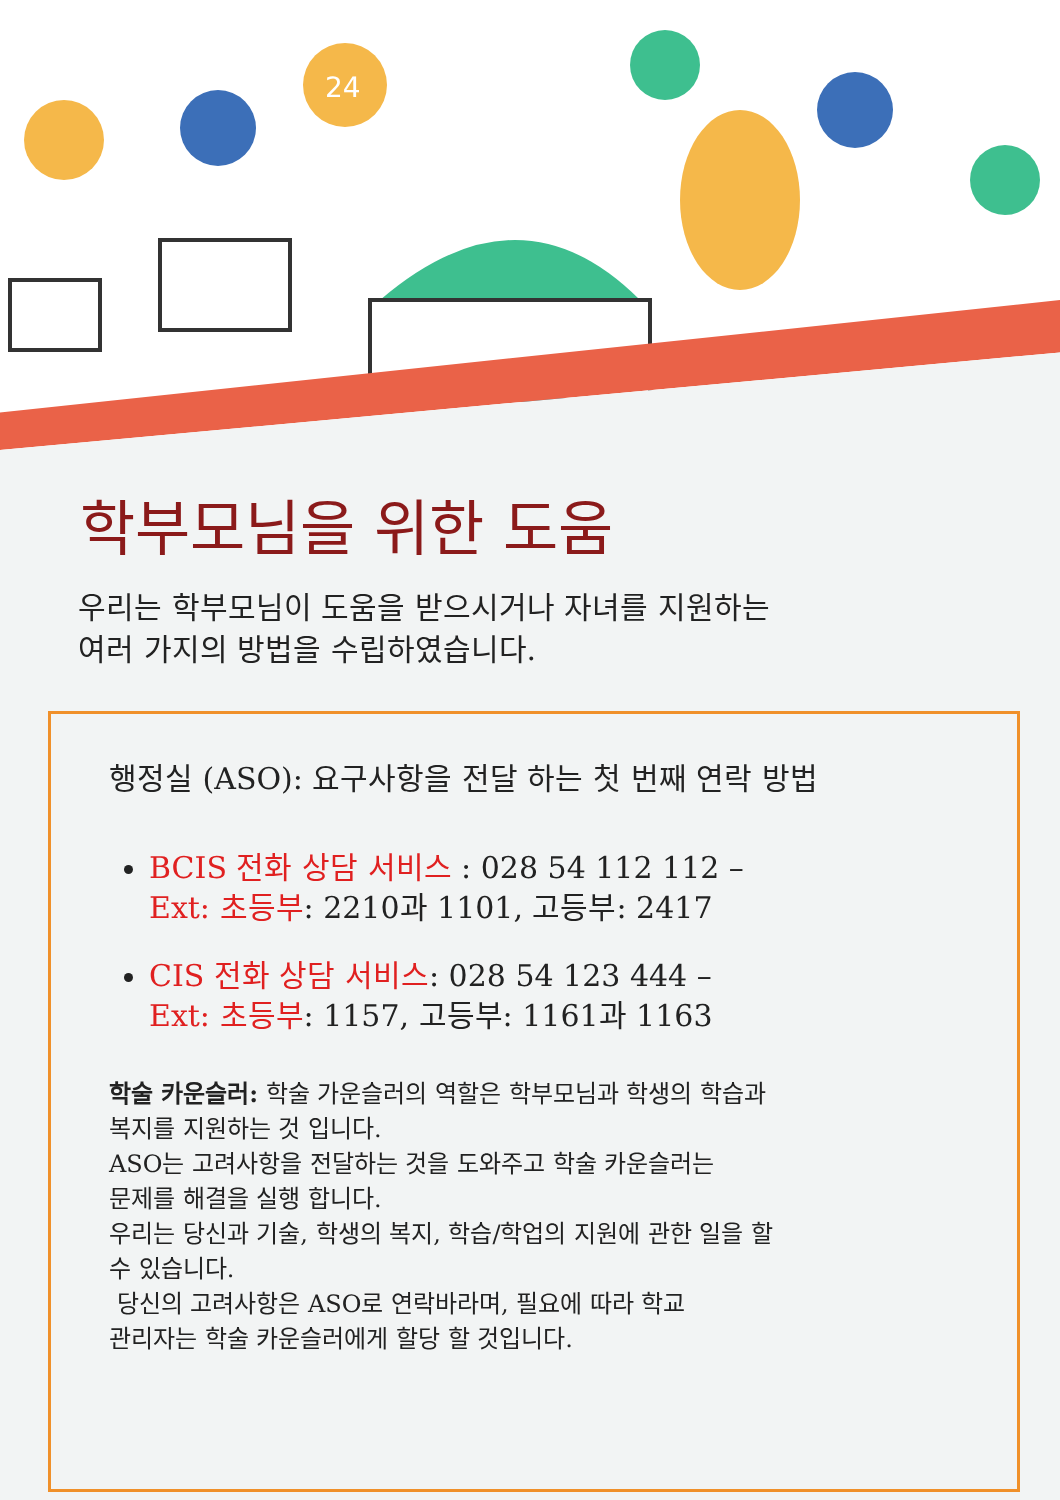24
학부모님을 위한 도움
우리는 학부모님이 도움을 받으시거나 자녀를 지원하는
여러 가지의 방법을 수립하였습니다.
행정실 (ASO): 요구사항을 전달 하는 첫 번째 연락 방법
BCIS 전화 상담 서비스 : 028 54 112 112 –
Ext: 초등부: 2210과 1101, 고등부: 2417
CIS 전화 상담 서비스: 028 54 123 444 –
Ext: 초등부: 1157, 고등부: 1161과 1163
학술 카운슬러: 학술 가운슬러의 역할은 학부모님과 학생의 학습과
복지를 지원하는 것 입니다.
ASO는 고려사항을 전달하는 것을 도와주고 학술 카운슬러는
문제를 해결을 실행 합니다.
우리는 당신과 기술, 학생의 복지, 학습/학업의 지원에 관한 일을 할
수 있습니다.
당신의 고려사항은 ASO로 연락바라며, 필요에 따라 학교
관리자는 학술 카운슬러에게 할당 할 것입니다.